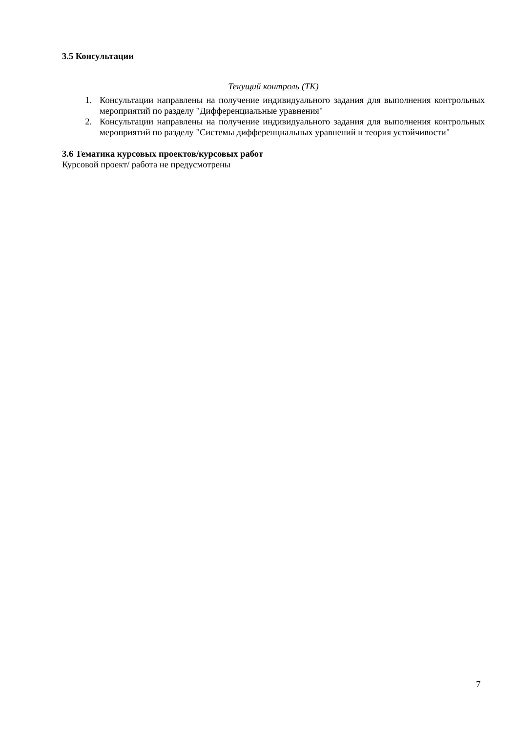3.5 Консультации
Текущий контроль (ТК)
1. Консультации направлены на получение индивидуального задания для выполнения контрольных мероприятий по разделу "Дифференциальные уравнения"
2. Консультации направлены на получение индивидуального задания для выполнения контрольных мероприятий по разделу "Системы дифференциальных уравнений и теория устойчивости"
3.6 Тематика курсовых проектов/курсовых работ
Курсовой проект/ работа не предусмотрены
7